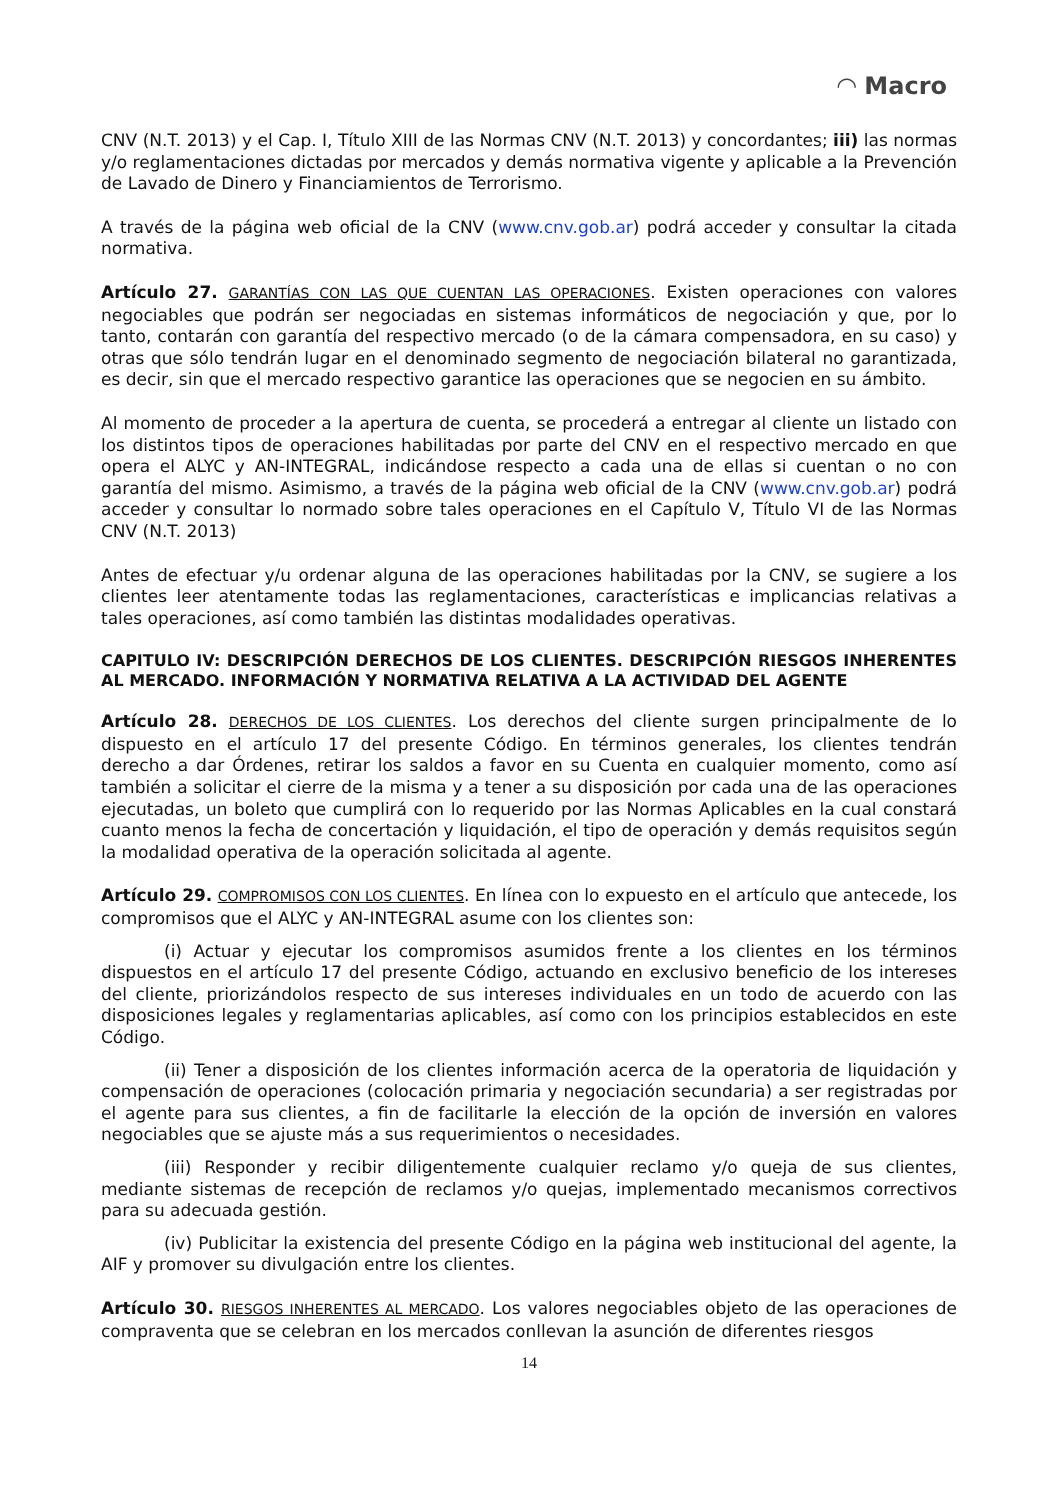◠ Macro
CNV (N.T. 2013) y el Cap. I, Título XIII de las Normas CNV (N.T. 2013) y concordantes; iii) las normas y/o reglamentaciones dictadas por mercados y demás normativa vigente y aplicable a la Prevención de Lavado de Dinero y Financiamientos de Terrorismo.
A través de la página web oficial de la CNV (www.cnv.gob.ar) podrá acceder y consultar la citada normativa.
Artículo 27. GARANTÍAS CON LAS QUE CUENTAN LAS OPERACIONES. Existen operaciones con valores negociables que podrán ser negociadas en sistemas informáticos de negociación y que, por lo tanto, contarán con garantía del respectivo mercado (o de la cámara compensadora, en su caso) y otras que sólo tendrán lugar en el denominado segmento de negociación bilateral no garantizada, es decir, sin que el mercado respectivo garantice las operaciones que se negocien en su ámbito.
Al momento de proceder a la apertura de cuenta, se procederá a entregar al cliente un listado con los distintos tipos de operaciones habilitadas por parte del CNV en el respectivo mercado en que opera el ALYC y AN-INTEGRAL, indicándose respecto a cada una de ellas si cuentan o no con garantía del mismo. Asimismo, a través de la página web oficial de la CNV (www.cnv.gob.ar) podrá acceder y consultar lo normado sobre tales operaciones en el Capítulo V, Título VI de las Normas CNV (N.T. 2013)
Antes de efectuar y/u ordenar alguna de las operaciones habilitadas por la CNV, se sugiere a los clientes leer atentamente todas las reglamentaciones, características e implicancias relativas a tales operaciones, así como también las distintas modalidades operativas.
CAPITULO IV: DESCRIPCIÓN DERECHOS DE LOS CLIENTES. DESCRIPCIÓN RIESGOS INHERENTES AL MERCADO. INFORMACIÓN Y NORMATIVA RELATIVA A LA ACTIVIDAD DEL AGENTE
Artículo 28. DERECHOS DE LOS CLIENTES. Los derechos del cliente surgen principalmente de lo dispuesto en el artículo 17 del presente Código. En términos generales, los clientes tendrán derecho a dar Órdenes, retirar los saldos a favor en su Cuenta en cualquier momento, como así también a solicitar el cierre de la misma y a tener a su disposición por cada una de las operaciones ejecutadas, un boleto que cumplirá con lo requerido por las Normas Aplicables en la cual constará cuanto menos la fecha de concertación y liquidación, el tipo de operación y demás requisitos según la modalidad operativa de la operación solicitada al agente.
Artículo 29. COMPROMISOS CON LOS CLIENTES. En línea con lo expuesto en el artículo que antecede, los compromisos que el ALYC y AN-INTEGRAL asume con los clientes son:
(i) Actuar y ejecutar los compromisos asumidos frente a los clientes en los términos dispuestos en el artículo 17 del presente Código, actuando en exclusivo beneficio de los intereses del cliente, priorizándolos respecto de sus intereses individuales en un todo de acuerdo con las disposiciones legales y reglamentarias aplicables, así como con los principios establecidos en este Código.
(ii) Tener a disposición de los clientes información acerca de la operatoria de liquidación y compensación de operaciones (colocación primaria y negociación secundaria) a ser registradas por el agente para sus clientes, a fin de facilitarle la elección de la opción de inversión en valores negociables que se ajuste más a sus requerimientos o necesidades.
(iii) Responder y recibir diligentemente cualquier reclamo y/o queja de sus clientes, mediante sistemas de recepción de reclamos y/o quejas, implementado mecanismos correctivos para su adecuada gestión.
(iv) Publicitar la existencia del presente Código en la página web institucional del agente, la AIF y promover su divulgación entre los clientes.
Artículo 30. RIESGOS INHERENTES AL MERCADO. Los valores negociables objeto de las operaciones de compraventa que se celebran en los mercados conllevan la asunción de diferentes riesgos
14